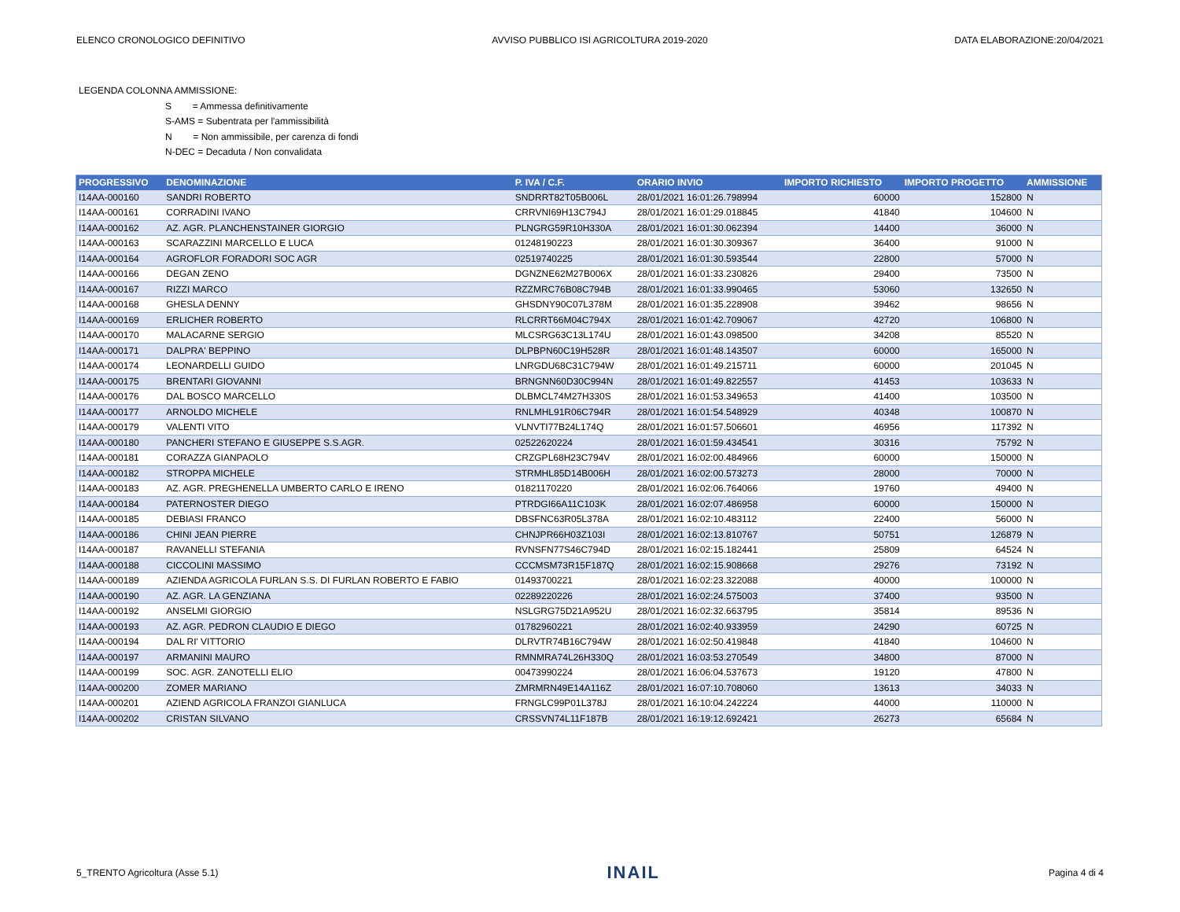ELENCO CRONOLOGICO DEFINITIVO AVVISO PUBBLICO ISI AGRICOLTURA 2019-2020 DATA ELABORAZIONE:20/04/2021
LEGENDA COLONNA AMMISSIONE:
S = Ammessa definitivamente
S-AMS = Subentrata per l'ammissibilità
N = Non ammissibile, per carenza di fondi
N-DEC = Decaduta / Non convalidata
| PROGRESSIVO | DENOMINAZIONE | P. IVA / C.F. | ORARIO INVIO | IMPORTO RICHIESTO | IMPORTO PROGETTO | AMMISSIONE |
| --- | --- | --- | --- | --- | --- | --- |
| I14AA-000160 | SANDRI ROBERTO | SNDRRT82T05B006L | 28/01/2021 16:01:26.798994 | 60000 | 152800 | N |
| I14AA-000161 | CORRADINI IVANO | CRRVNI69H13C794J | 28/01/2021 16:01:29.018845 | 41840 | 104600 | N |
| I14AA-000162 | AZ. AGR. PLANCHENSTAINER GIORGIO | PLNGRG59R10H330A | 28/01/2021 16:01:30.062394 | 14400 | 36000 | N |
| I14AA-000163 | SCARAZZINI MARCELLO E LUCA | 01248190223 | 28/01/2021 16:01:30.309367 | 36400 | 91000 | N |
| I14AA-000164 | AGROFLOR FORADORI SOC AGR | 02519740225 | 28/01/2021 16:01:30.593544 | 22800 | 57000 | N |
| I14AA-000166 | DEGAN ZENO | DGNZNE62M27B006X | 28/01/2021 16:01:33.230826 | 29400 | 73500 | N |
| I14AA-000167 | RIZZI MARCO | RZZMRC76B08C794B | 28/01/2021 16:01:33.990465 | 53060 | 132650 | N |
| I14AA-000168 | GHESLA DENNY | GHSDNY90C07L378M | 28/01/2021 16:01:35.228908 | 39462 | 98656 | N |
| I14AA-000169 | ERLICHER ROBERTO | RLCRRT66M04C794X | 28/01/2021 16:01:42.709067 | 42720 | 106800 | N |
| I14AA-000170 | MALACARNE SERGIO | MLCSRG63C13L174U | 28/01/2021 16:01:43.098500 | 34208 | 85520 | N |
| I14AA-000171 | DALPRA' BEPPINO | DLPBPN60C19H528R | 28/01/2021 16:01:48.143507 | 60000 | 165000 | N |
| I14AA-000174 | LEONARDELLI GUIDO | LNRGDU68C31C794W | 28/01/2021 16:01:49.215711 | 60000 | 201045 | N |
| I14AA-000175 | BRENTARI GIOVANNI | BRNGNN60D30C994N | 28/01/2021 16:01:49.822557 | 41453 | 103633 | N |
| I14AA-000176 | DAL BOSCO MARCELLO | DLBMCL74M27H330S | 28/01/2021 16:01:53.349653 | 41400 | 103500 | N |
| I14AA-000177 | ARNOLDO MICHELE | RNLMHL91R06C794R | 28/01/2021 16:01:54.548929 | 40348 | 100870 | N |
| I14AA-000179 | VALENTI VITO | VLNVTI77B24L174Q | 28/01/2021 16:01:57.506601 | 46956 | 117392 | N |
| I14AA-000180 | PANCHERI STEFANO E GIUSEPPE S.S.AGR. | 02522620224 | 28/01/2021 16:01:59.434541 | 30316 | 75792 | N |
| I14AA-000181 | CORAZZA GIANPAOLO | CRZGPL68H23C794V | 28/01/2021 16:02:00.484966 | 60000 | 150000 | N |
| I14AA-000182 | STROPPA MICHELE | STRMHL85D14B006H | 28/01/2021 16:02:00.573273 | 28000 | 70000 | N |
| I14AA-000183 | AZ. AGR. PREGHENELLA UMBERTO CARLO E IRENO | 01821170220 | 28/01/2021 16:02:06.764066 | 19760 | 49400 | N |
| I14AA-000184 | PATERNOSTER DIEGO | PTRDGI66A11C103K | 28/01/2021 16:02:07.486958 | 60000 | 150000 | N |
| I14AA-000185 | DEBIASI FRANCO | DBSFNC63R05L378A | 28/01/2021 16:02:10.483112 | 22400 | 56000 | N |
| I14AA-000186 | CHINI JEAN PIERRE | CHNJPR66H03Z103I | 28/01/2021 16:02:13.810767 | 50751 | 126879 | N |
| I14AA-000187 | RAVANELLI STEFANIA | RVNSFN77S46C794D | 28/01/2021 16:02:15.182441 | 25809 | 64524 | N |
| I14AA-000188 | CICCOLINI MASSIMO | CCCMSM73R15F187Q | 28/01/2021 16:02:15.908668 | 29276 | 73192 | N |
| I14AA-000189 | AZIENDA AGRICOLA FURLAN S.S. DI FURLAN ROBERTO E FABIO | 01493700221 | 28/01/2021 16:02:23.322088 | 40000 | 100000 | N |
| I14AA-000190 | AZ. AGR. LA GENZIANA | 02289220226 | 28/01/2021 16:02:24.575003 | 37400 | 93500 | N |
| I14AA-000192 | ANSELMI GIORGIO | NSLGRG75D21A952U | 28/01/2021 16:02:32.663795 | 35814 | 89536 | N |
| I14AA-000193 | AZ. AGR. PEDRON CLAUDIO E DIEGO | 01782960221 | 28/01/2021 16:02:40.933959 | 24290 | 60725 | N |
| I14AA-000194 | DAL RI' VITTORIO | DLRVTR74B16C794W | 28/01/2021 16:02:50.419848 | 41840 | 104600 | N |
| I14AA-000197 | ARMANINI MAURO | RMNMRA74L26H330Q | 28/01/2021 16:03:53.270549 | 34800 | 87000 | N |
| I14AA-000199 | SOC. AGR. ZANOTELLI ELIO | 00473990224 | 28/01/2021 16:06:04.537673 | 19120 | 47800 | N |
| I14AA-000200 | ZOMER MARIANO | ZMRMRN49E14A116Z | 28/01/2021 16:07:10.708060 | 13613 | 34033 | N |
| I14AA-000201 | AZIEND AGRICOLA FRANZOI GIANLUCA | FRNGLC99P01L378J | 28/01/2021 16:10:04.242224 | 44000 | 110000 | N |
| I14AA-000202 | CRISTAN SILVANO | CRSSVN74L11F187B | 28/01/2021 16:19:12.692421 | 26273 | 65684 | N |
5_TRENTO Agricoltura (Asse 5.1) INAIL Pagina 4 di 4